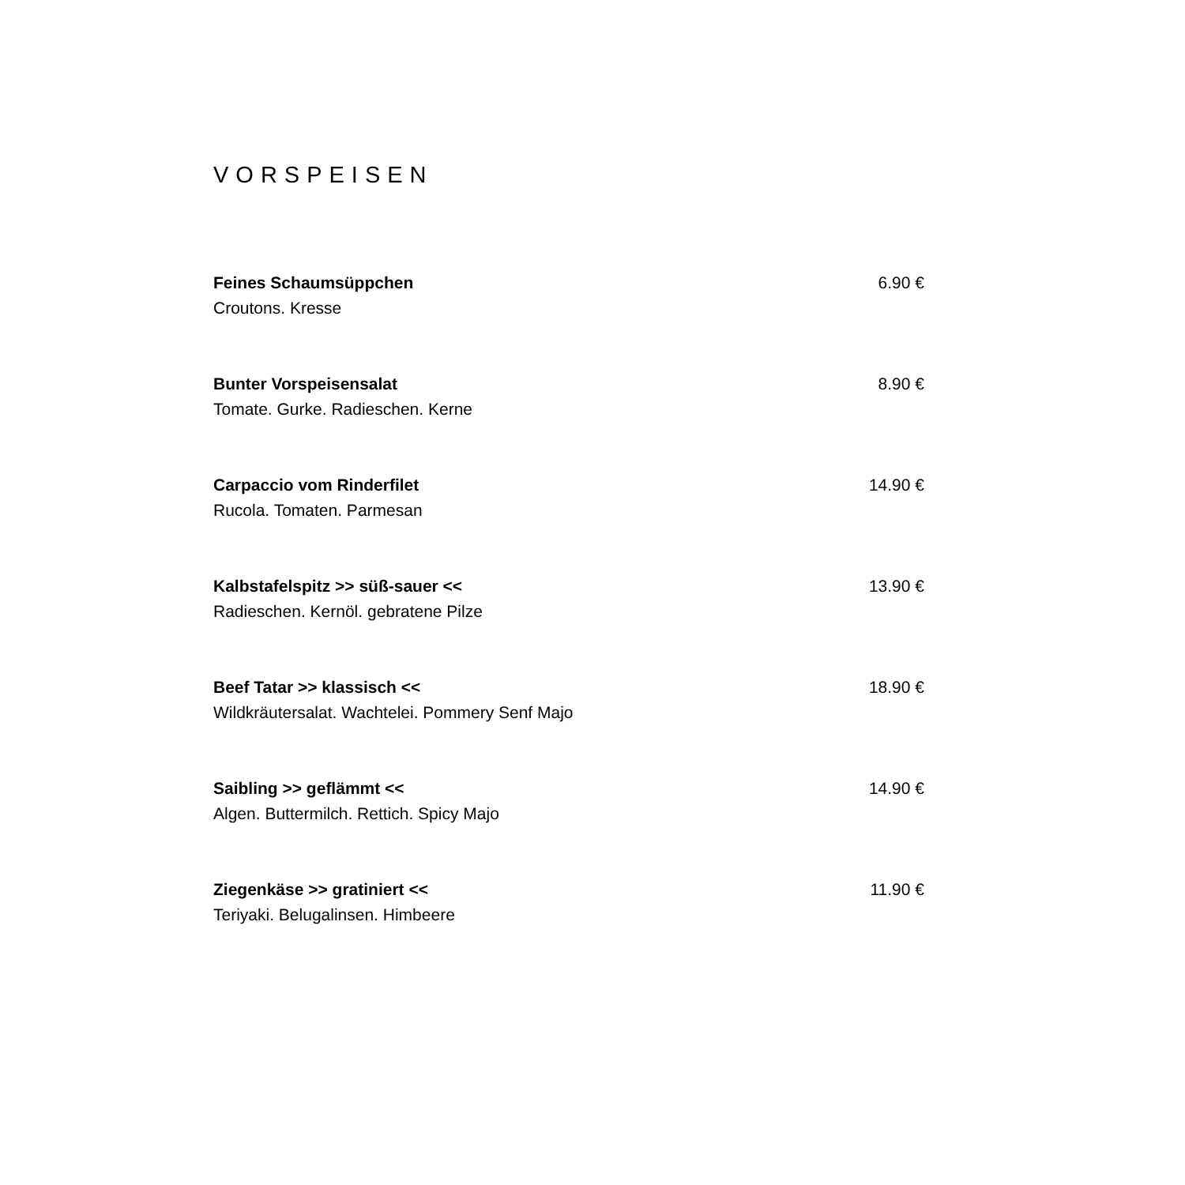VORSPEISEN
Feines Schaumsüppchen 6.90 €
Croutons. Kresse
Bunter Vorspeisensalat 8.90 €
Tomate. Gurke. Radieschen. Kerne
Carpaccio vom Rinderfilet 14.90 €
Rucola. Tomaten. Parmesan
Kalbstafelspitz >> süß-sauer << 13.90 €
Radieschen. Kernöl. gebratene Pilze
Beef Tatar >> klassisch << 18.90 €
Wildkräutersalat. Wachtelei. Pommery Senf Majo
Saibling >> geflämmt << 14.90 €
Algen. Buttermilch. Rettich. Spicy Majo
Ziegenkäse >> gratiniert << 11.90 €
Teriyaki. Belugalinsen. Himbeere